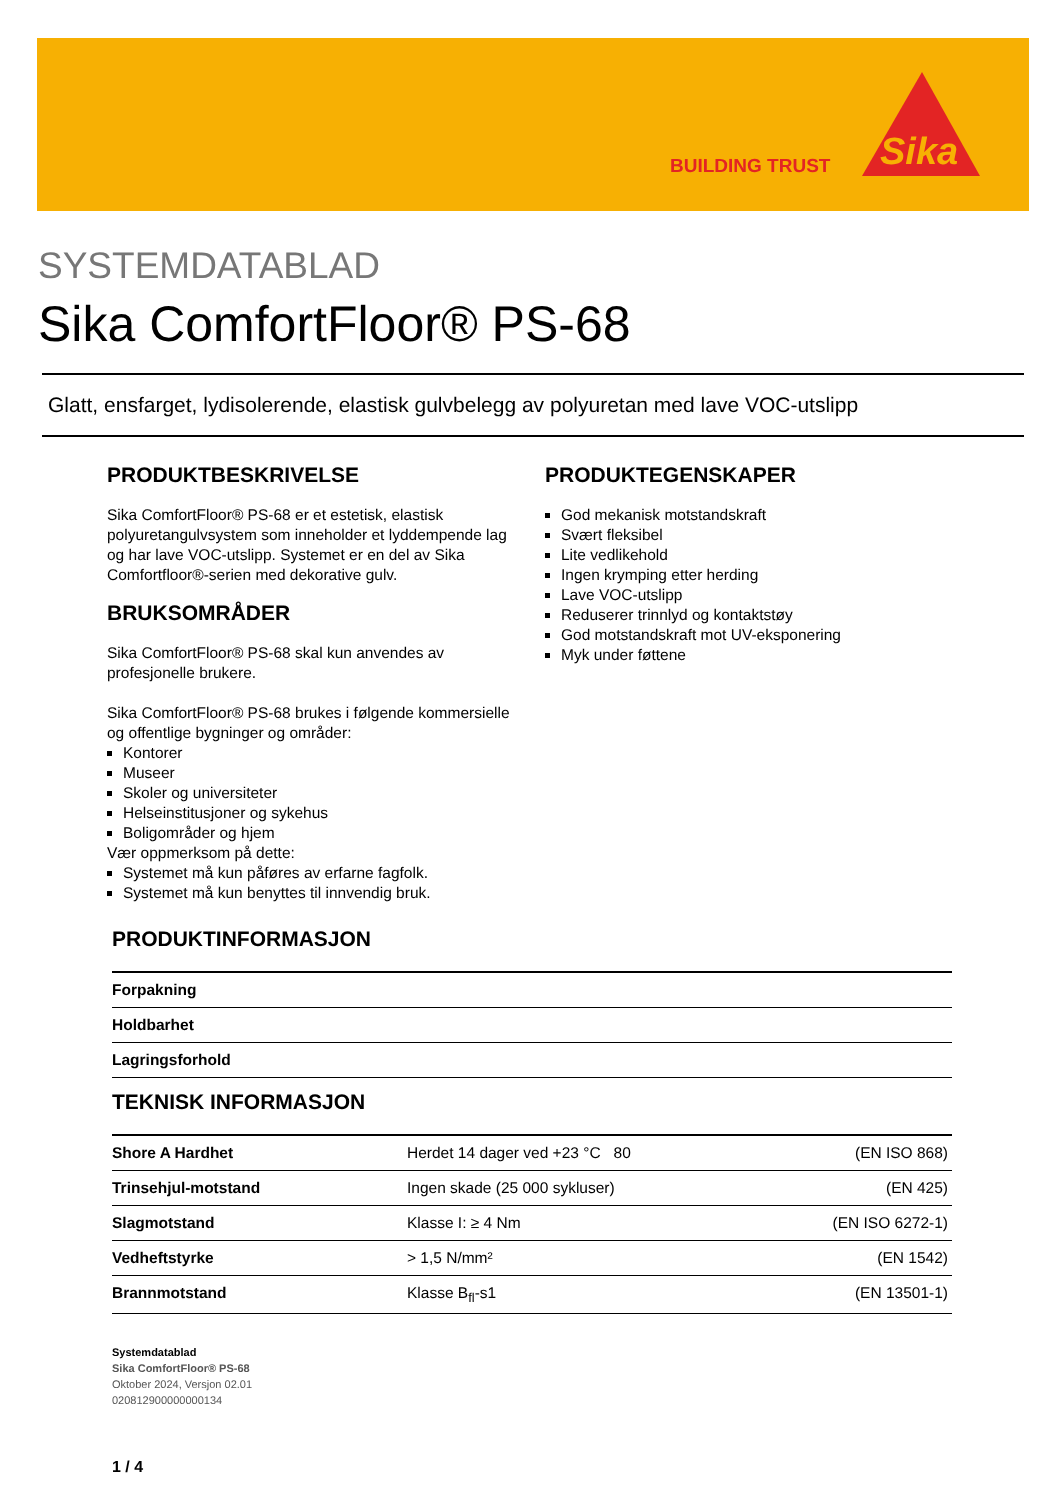BUILDING TRUST
Sika
SYSTEMDATABLAD
Sika ComfortFloor® PS-68
Glatt, ensfarget, lydisolerende, elastisk gulvbelegg av polyuretan med lave VOC-utslipp
PRODUKTBESKRIVELSE
Sika ComfortFloor® PS-68 er et estetisk, elastisk polyuretangulvsystem som inneholder et lyddempende lag og har lave VOC-utslipp. Systemet er en del av Sika Comfortfloor®-serien med dekorative gulv.
BRUKSOMRÅDER
Sika ComfortFloor® PS-68 skal kun anvendes av profesjonelle brukere.
Sika ComfortFloor® PS-68 brukes i følgende kommersielle og offentlige bygninger og områder:
Kontorer
Museer
Skoler og universiteter
Helseinstitusjoner og sykehus
Boligområder og hjem
Vær oppmerksom på dette:
Systemet må kun påføres av erfarne fagfolk.
Systemet må kun benyttes til innvendig bruk.
PRODUKTEGENSKAPER
God mekanisk motstandskraft
Svært fleksibel
Lite vedlikehold
Ingen krymping etter herding
Lave VOC-utslipp
Reduserer trinnlyd og kontaktstøy
God motstandskraft mot UV-eksponering
Myk under føttene
PRODUKTINFORMASJON
| Forpakning | |
| Holdbarhet | |
| Lagringsforhold | |
TEKNISK INFORMASJON
| Shore A Hardhet | Herdet 14 dager ved +23 °C 80 | (EN ISO 868) |
| Trinsehjul-motstand | Ingen skade (25 000 sykluser) | (EN 425) |
| Slagmotstand | Klasse I: ≥ 4 Nm | (EN ISO 6272-1) |
| Vedheftstyrke | > 1,5 N/mm² | (EN 1542) |
| Brannmotstand | Klasse B<sub>fl</sub>-s1 | (EN 13501-1) |
Systemdatablad
Sika ComfortFloor® PS-68
Oktober 2024, Versjon 02.01
020812900000000134
1 / 4